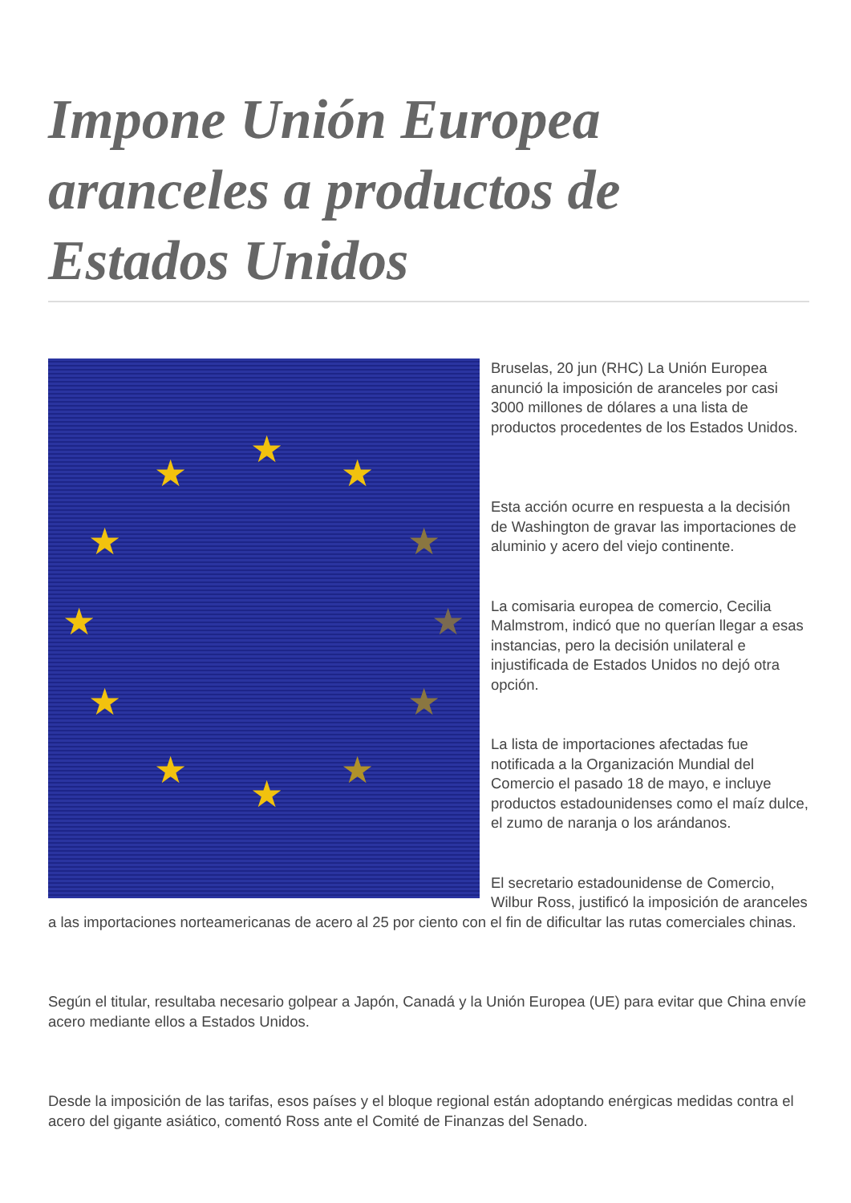Impone Unión Europea aranceles a productos de Estados Unidos
★
★ ★
★ ★
★ ★
★ ★
★ ★
★
Bruselas, 20 jun (RHC) La Unión Europea anunció la imposición de aranceles por casi 3000 millones de dólares a una lista de productos procedentes de los Estados Unidos.
Esta acción ocurre en respuesta a la decisión de Washington de gravar las importaciones de aluminio y acero del viejo continente.
La comisaria europea de comercio, Cecilia Malmstrom, indicó que no querían llegar a esas instancias, pero la decisión unilateral e injustificada de Estados Unidos no dejó otra opción.
La lista de importaciones afectadas fue notificada a la Organización Mundial del Comercio el pasado 18 de mayo, e incluye productos estadounidenses como el maíz dulce, el zumo de naranja o los arándanos.
El secretario estadounidense de Comercio, Wilbur Ross, justificó la imposición de aranceles a las importaciones norteamericanas de acero al 25 por ciento con el fin de dificultar las rutas comerciales chinas.
Según el titular, resultaba necesario golpear a Japón, Canadá y la Unión Europea (UE) para evitar que China envíe acero mediante ellos a Estados Unidos.
Desde la imposición de las tarifas, esos países y el bloque regional están adoptando enérgicas medidas contra el acero del gigante asiático, comentó Ross ante el Comité de Finanzas del Senado.